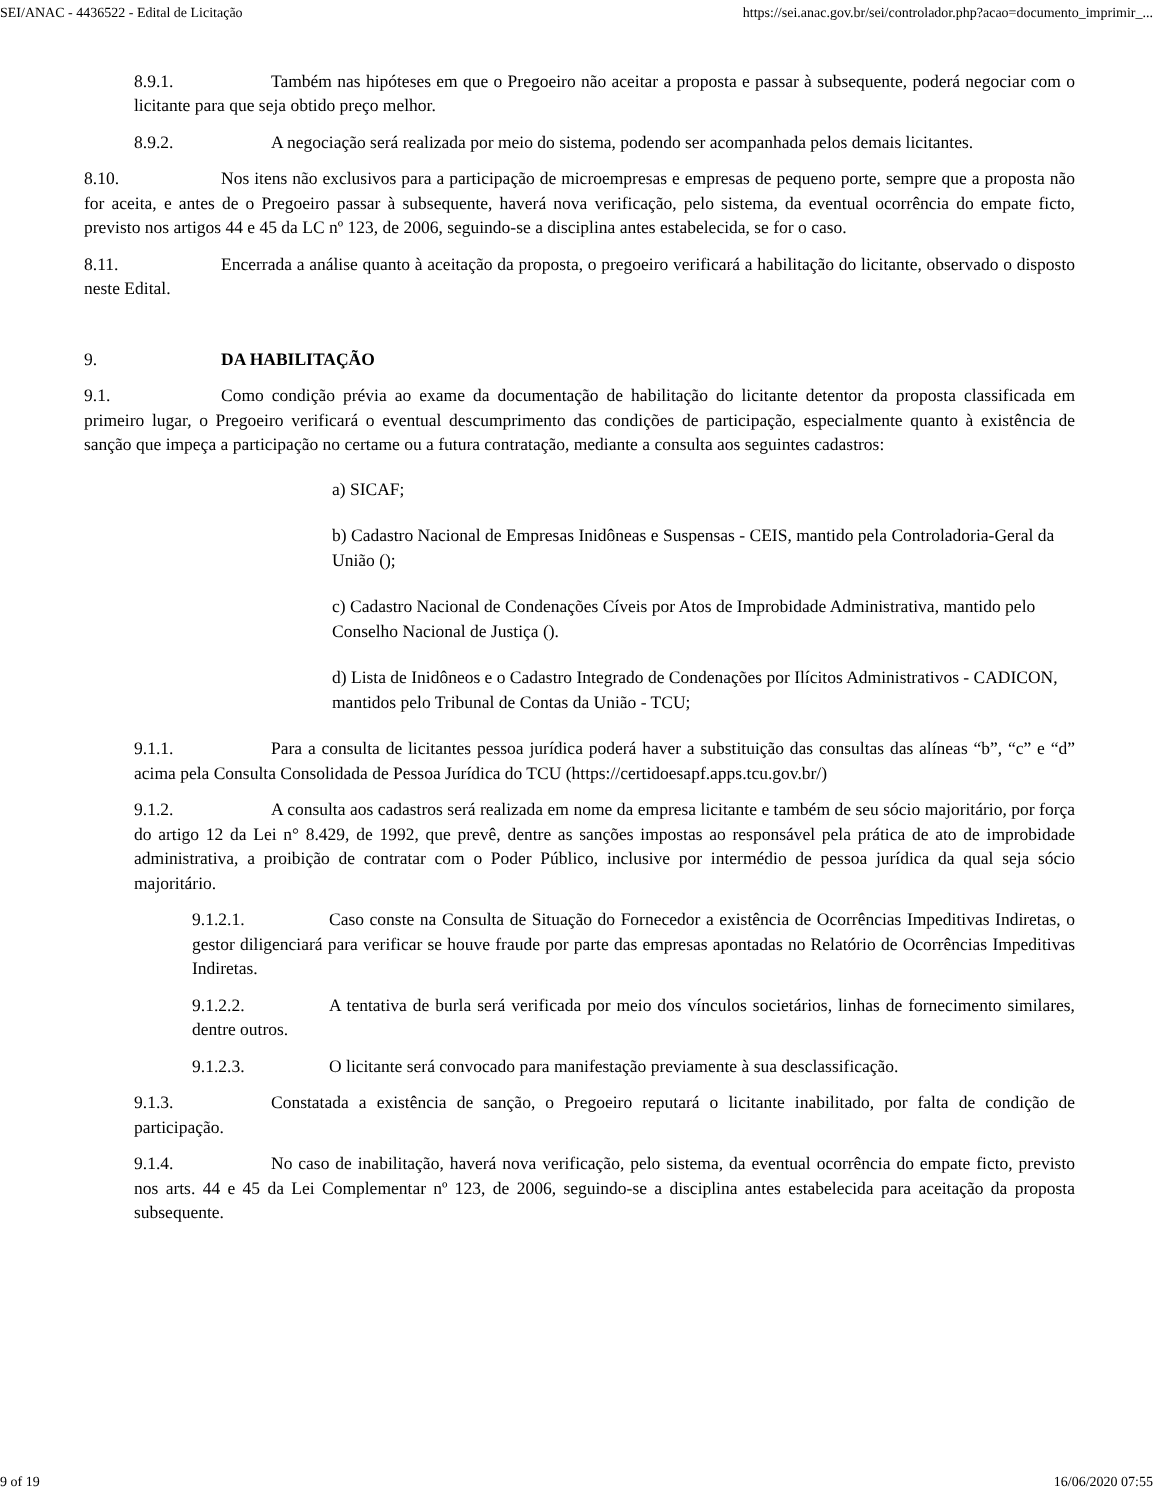SEI/ANAC - 4436522 - Edital de Licitação https://sei.anac.gov.br/sei/controlador.php?acao=documento_imprimir_...
8.9.1. Também nas hipóteses em que o Pregoeiro não aceitar a proposta e passar à subsequente, poderá negociar com o licitante para que seja obtido preço melhor.
8.9.2. A negociação será realizada por meio do sistema, podendo ser acompanhada pelos demais licitantes.
8.10. Nos itens não exclusivos para a participação de microempresas e empresas de pequeno porte, sempre que a proposta não for aceita, e antes de o Pregoeiro passar à subsequente, haverá nova verificação, pelo sistema, da eventual ocorrência do empate ficto, previsto nos artigos 44 e 45 da LC nº 123, de 2006, seguindo-se a disciplina antes estabelecida, se for o caso.
8.11. Encerrada a análise quanto à aceitação da proposta, o pregoeiro verificará a habilitação do licitante, observado o disposto neste Edital.
9. DA HABILITAÇÃO
9.1. Como condição prévia ao exame da documentação de habilitação do licitante detentor da proposta classificada em primeiro lugar, o Pregoeiro verificará o eventual descumprimento das condições de participação, especialmente quanto à existência de sanção que impeça a participação no certame ou a futura contratação, mediante a consulta aos seguintes cadastros:
a) SICAF;
b) Cadastro Nacional de Empresas Inidôneas e Suspensas - CEIS, mantido pela Controladoria-Geral da União ();
c) Cadastro Nacional de Condenações Cíveis por Atos de Improbidade Administrativa, mantido pelo Conselho Nacional de Justiça ().
d) Lista de Inidôneos e o Cadastro Integrado de Condenações por Ilícitos Administrativos - CADICON, mantidos pelo Tribunal de Contas da União - TCU;
9.1.1. Para a consulta de licitantes pessoa jurídica poderá haver a substituição das consultas das alíneas “b”, “c” e “d” acima pela Consulta Consolidada de Pessoa Jurídica do TCU (https://certidoesapf.apps.tcu.gov.br/)
9.1.2. A consulta aos cadastros será realizada em nome da empresa licitante e também de seu sócio majoritário, por força do artigo 12 da Lei n° 8.429, de 1992, que prevê, dentre as sanções impostas ao responsável pela prática de ato de improbidade administrativa, a proibição de contratar com o Poder Público, inclusive por intermédio de pessoa jurídica da qual seja sócio majoritário.
9.1.2.1. Caso conste na Consulta de Situação do Fornecedor a existência de Ocorrências Impeditivas Indiretas, o gestor diligenciará para verificar se houve fraude por parte das empresas apontadas no Relatório de Ocorrências Impeditivas Indiretas.
9.1.2.2. A tentativa de burla será verificada por meio dos vínculos societários, linhas de fornecimento similares, dentre outros.
9.1.2.3. O licitante será convocado para manifestação previamente à sua desclassificação.
9.1.3. Constatada a existência de sanção, o Pregoeiro reputará o licitante inabilitado, por falta de condição de participação.
9.1.4. No caso de inabilitação, haverá nova verificação, pelo sistema, da eventual ocorrência do empate ficto, previsto nos arts. 44 e 45 da Lei Complementar nº 123, de 2006, seguindo-se a disciplina antes estabelecida para aceitação da proposta subsequente.
9 of 19 16/06/2020 07:55